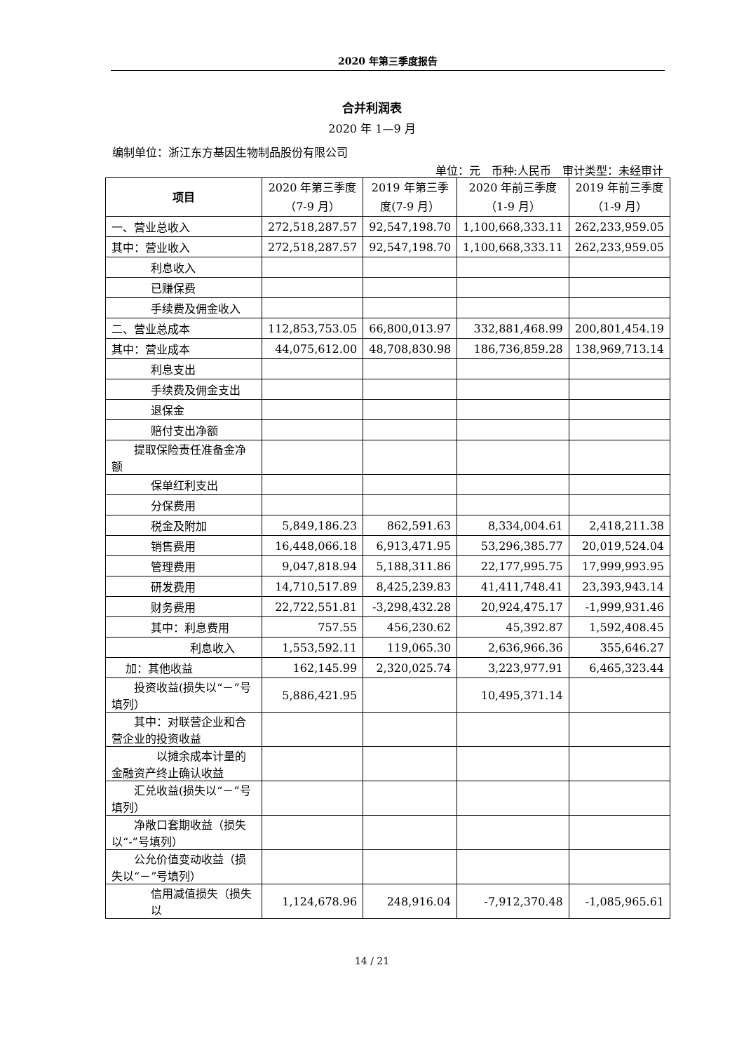2020 年第三季度报告
合并利润表
2020 年 1—9 月
编制单位：浙江东方基因生物制品股份有限公司
单位：元　币种:人民币　审计类型：未经审计
| 项目 | 2020 年第三季度（7-9 月） | 2019 年第三季度(7-9 月） | 2020 年前三季度（1-9 月） | 2019 年前三季度（1-9 月） |
| --- | --- | --- | --- | --- |
| 一、营业总收入 | 272,518,287.57 | 92,547,198.70 | 1,100,668,333.11 | 262,233,959.05 |
| 其中：营业收入 | 272,518,287.57 | 92,547,198.70 | 1,100,668,333.11 | 262,233,959.05 |
| 利息收入 | | | | |
| 已赚保费 | | | | |
| 手续费及佣金收入 | | | | |
| 二、营业总成本 | 112,853,753.05 | 66,800,013.97 | 332,881,468.99 | 200,801,454.19 |
| 其中：营业成本 | 44,075,612.00 | 48,708,830.98 | 186,736,859.28 | 138,969,713.14 |
| 利息支出 | | | | |
| 手续费及佣金支出 | | | | |
| 退保金 | | | | |
| 赔付支出净额 | | | | |
| 提取保险责任准备金净额 | | | | |
| 保单红利支出 | | | | |
| 分保费用 | | | | |
| 税金及附加 | 5,849,186.23 | 862,591.63 | 8,334,004.61 | 2,418,211.38 |
| 销售费用 | 16,448,066.18 | 6,913,471.95 | 53,296,385.77 | 20,019,524.04 |
| 管理费用 | 9,047,818.94 | 5,188,311.86 | 22,177,995.75 | 17,999,993.95 |
| 研发费用 | 14,710,517.89 | 8,425,239.83 | 41,411,748.41 | 23,393,943.14 |
| 财务费用 | 22,722,551.81 | -3,298,432.28 | 20,924,475.17 | -1,999,931.46 |
| 其中：利息费用 | 757.55 | 456,230.62 | 45,392.87 | 1,592,408.45 |
| 利息收入 | 1,553,592.11 | 119,065.30 | 2,636,966.36 | 355,646.27 |
| 加：其他收益 | 162,145.99 | 2,320,025.74 | 3,223,977.91 | 6,465,323.44 |
| 投资收益(损失以“－”号填列） | 5,886,421.95 | | 10,495,371.14 | |
| 其中：对联营企业和合营企业的投资收益 | | | | |
| 以摊余成本计量的金融资产终止确认收益 | | | | |
| 汇兑收益(损失以“－”号填列） | | | | |
| 净敞口套期收益（损失以“-”号填列） | | | | |
| 公允价值变动收益（损失以“－”号填列） | | | | |
| 信用减值损失（损失以 | 1,124,678.96 | 248,916.04 | -7,912,370.48 | -1,085,965.61 |
14 / 21